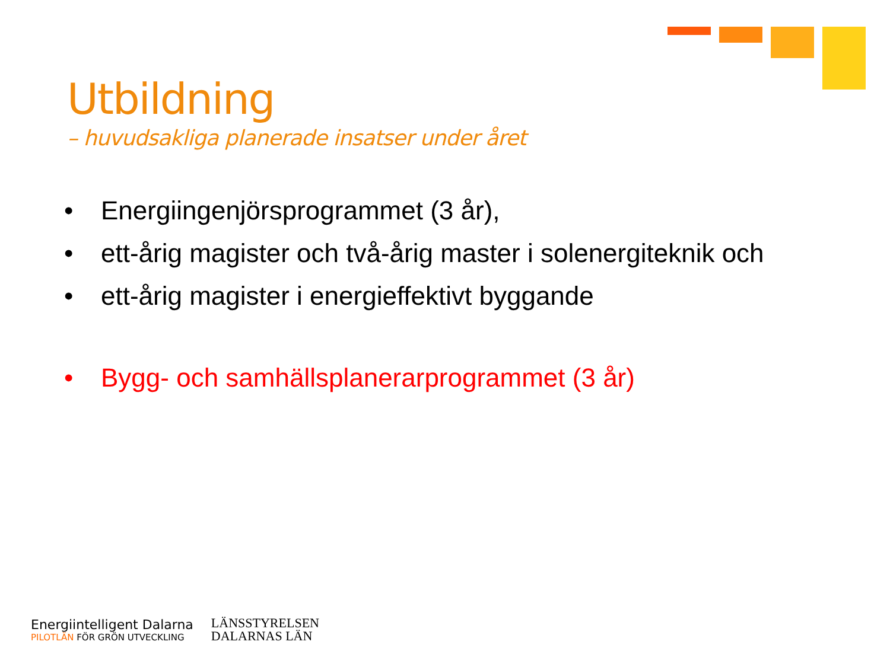Utbildning
– huvudsakliga planerade insatser under året
• Energiingenjörsprogrammet (3 år),
• ett-årig magister och två-årig master i solenergiteknik och
• ett-årig magister i energieffektivt byggande
• Bygg- och samhällsplanerarprogrammet (3 år)
Energiintelligent Dalarna
PILOTLÄN FÖR GRÖN UTVECKLING
LÄNSSTYRELSEN
DALARNAS LÄN